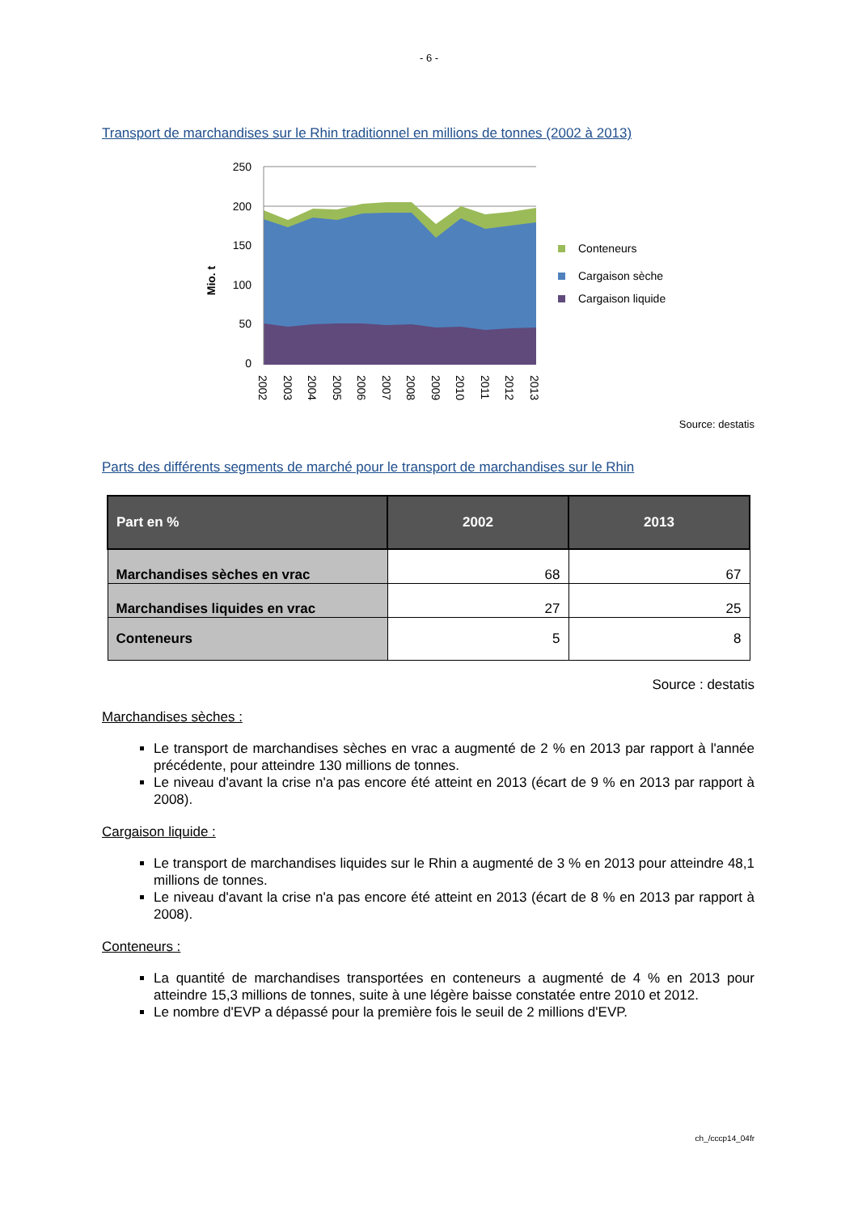- 6 -
Transport de marchandises sur le Rhin traditionnel en millions de tonnes (2002 à 2013)
250
200
150
100
50
0
Mio. t
2002
2003
2004
2005
2006
2007
2008
2009
2010
2011
2012
2013
Conteneurs
Cargaison sèche
Cargaison liquide
Source: destatis
Parts des différents segments de marché pour le transport de marchandises sur le Rhin
| Part en % | 2002 | 2013 |
| --- | --- | --- |
| Marchandises sèches en vrac | 68 | 67 |
| Marchandises liquides en vrac | 27 | 25 |
| Conteneurs | 5 | 8 |
Source : destatis
Marchandises sèches :
Le transport de marchandises sèches en vrac a augmenté de 2 % en 2013 par rapport à l'année précédente, pour atteindre 130 millions de tonnes.
Le niveau d'avant la crise n'a pas encore été atteint en 2013 (écart de 9 % en 2013 par rapport à 2008).
Cargaison liquide :
Le transport de marchandises liquides sur le Rhin a augmenté de 3 % en 2013 pour atteindre 48,1 millions de tonnes.
Le niveau d'avant la crise n'a pas encore été atteint en 2013 (écart de 8 % en 2013 par rapport à 2008).
Conteneurs :
La quantité de marchandises transportées en conteneurs a augmenté de 4 % en 2013 pour atteindre 15,3 millions de tonnes, suite à une légère baisse constatée entre 2010 et 2012.
Le nombre d'EVP a dépassé pour la première fois le seuil de 2 millions d'EVP.
ch_/cccp14_04fr